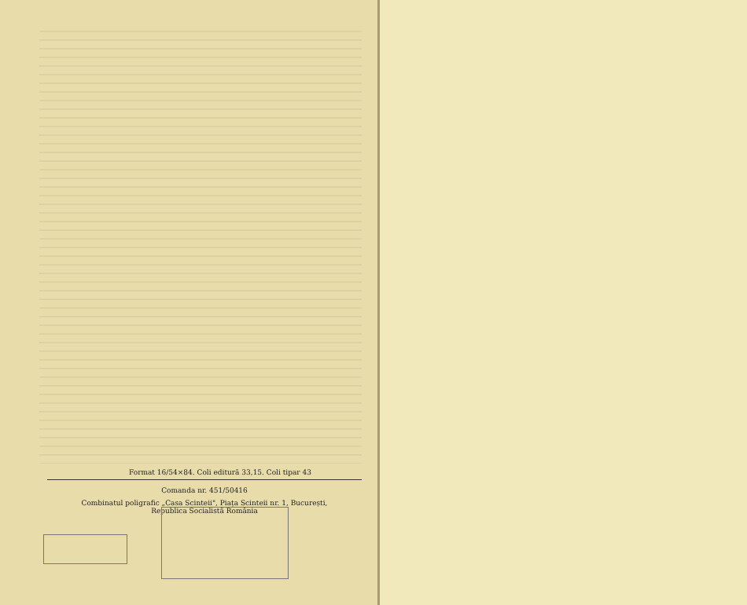Format 16/54×84. Coli editură 33,15. Coli tipar 43
Comanda nr. 451/50416
Combinatul poligrafic „Casa Scinteii", Piața Scinteii nr. 1, București,
Republica Socialistă România